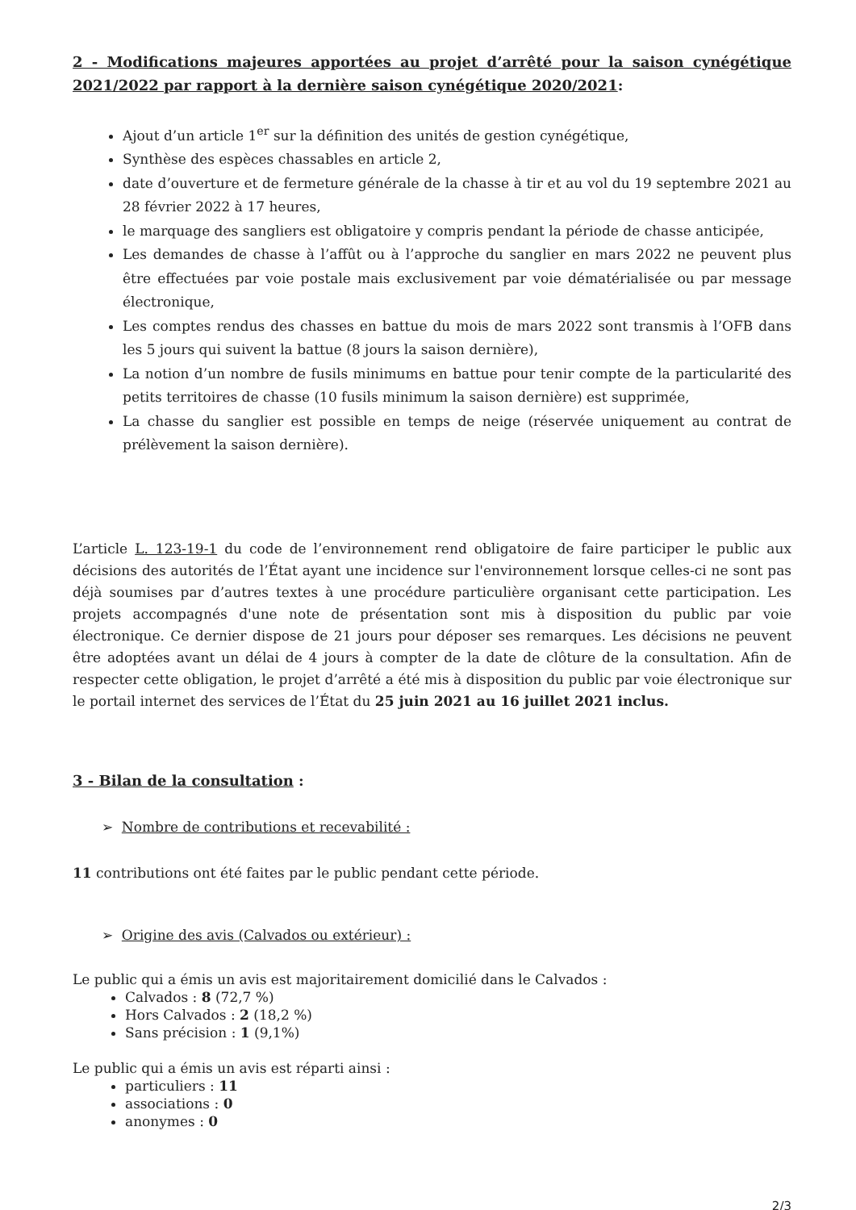2 - Modifications majeures apportées au projet d’arrêté pour la saison cynégétique 2021/2022 par rapport à la dernière saison cynégétique 2020/2021:
Ajout d’un article 1<sup>er</sup> sur la définition des unités de gestion cynégétique,
Synthèse des espèces chassables en article 2,
date d’ouverture et de fermeture générale de la chasse à tir et au vol du 19 septembre 2021 au 28 février 2022 à 17 heures,
le marquage des sangliers est obligatoire y compris pendant la période de chasse anticipée,
Les demandes de chasse à l’affût ou à l’approche du sanglier en mars 2022 ne peuvent plus être effectuées par voie postale mais exclusivement par voie dématérialisée ou par message électronique,
Les comptes rendus des chasses en battue du mois de mars 2022 sont transmis à l’OFB dans les 5 jours qui suivent la battue (8 jours la saison dernière),
La notion d’un nombre de fusils minimums en battue pour tenir compte de la particularité des petits territoires de chasse (10 fusils minimum la saison dernière) est supprimée,
La chasse du sanglier est possible en temps de neige (réservée uniquement au contrat de prélèvement la saison dernière).
L’article L. 123-19-1 du code de l’environnement rend obligatoire de faire participer le public aux décisions des autorités de l’État ayant une incidence sur l'environnement lorsque celles-ci ne sont pas déjà soumises par d’autres textes à une procédure particulière organisant cette participation. Les projets accompagnés d'une note de présentation sont mis à disposition du public par voie électronique. Ce dernier dispose de 21 jours pour déposer ses remarques. Les décisions ne peuvent être adoptées avant un délai de 4 jours à compter de la date de clôture de la consultation. Afin de respecter cette obligation, le projet d’arrêté a été mis à disposition du public par voie électronique sur le portail internet des services de l’État du 25 juin 2021 au 16 juillet 2021 inclus.
3 - Bilan de la consultation :
➢ Nombre de contributions et recevabilité :
11 contributions ont été faites par le public pendant cette période.
➢ Origine des avis (Calvados ou extérieur) :
Le public qui a émis un avis est majoritairement domicilié dans le Calvados :
Calvados : 8 (72,7 %)
Hors Calvados : 2 (18,2 %)
Sans précision : 1 (9,1%)
Le public qui a émis un avis est réparti ainsi :
particuliers : 11
associations : 0
anonymes : 0
2/3